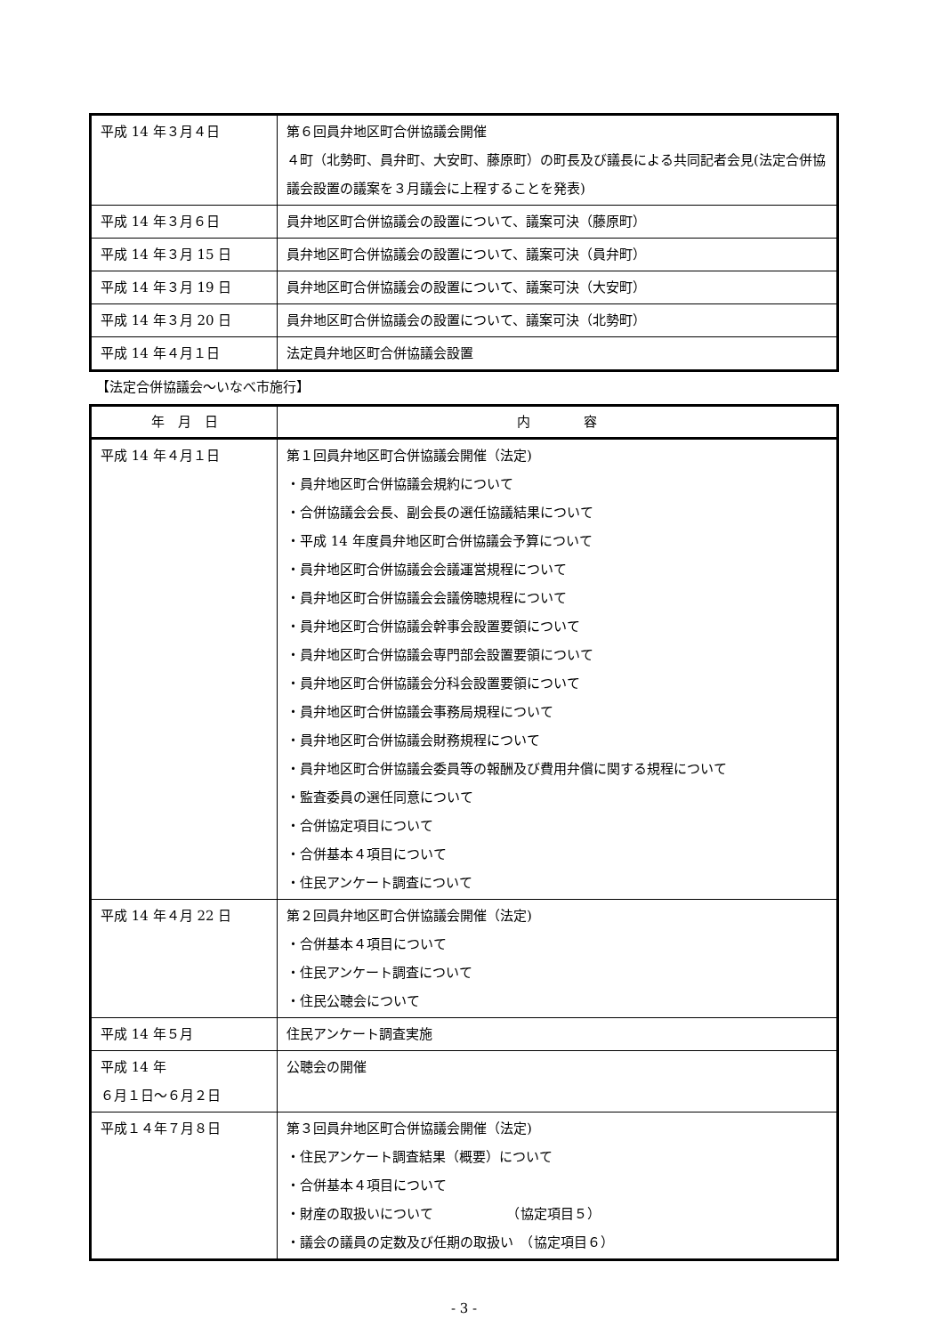| 平成 14 年３月４日 | 第６回員弁地区町合併協議会開催 ４町（北勢町、員弁町、大安町、藤原町）の町長及び議長による共同記者会見(法定合併協議会設置の議案を３月議会に上程することを発表) |
| 平成 14 年３月６日 | 員弁地区町合併協議会の設置について、議案可決（藤原町） |
| 平成 14 年３月 15 日 | 員弁地区町合併協議会の設置について、議案可決（員弁町） |
| 平成 14 年３月 19 日 | 員弁地区町合併協議会の設置について、議案可決（大安町） |
| 平成 14 年３月 20 日 | 員弁地区町合併協議会の設置について、議案可決（北勢町） |
| 平成 14 年４月１日 | 法定員弁地区町合併協議会設置 |
【法定合併協議会～いなべ市施行】
| 年 月 日 | 内 容 |
| --- | --- |
| 平成 14 年４月１日 | 第１回員弁地区町合併協議会開催（法定) ・員弁地区町合併協議会規約について ・合併協議会会長、副会長の選任協議結果について ・平成 14 年度員弁地区町合併協議会予算について ・員弁地区町合併協議会会議運営規程について ・員弁地区町合併協議会会議傍聴規程について ・員弁地区町合併協議会幹事会設置要領について ・員弁地区町合併協議会専門部会設置要領について ・員弁地区町合併協議会分科会設置要領について ・員弁地区町合併協議会事務局規程について ・員弁地区町合併協議会財務規程について ・員弁地区町合併協議会委員等の報酬及び費用弁償に関する規程について ・監査委員の選任同意について ・合併協定項目について ・合併基本４項目について ・住民アンケート調査について |
| 平成 14 年４月 22 日 | 第２回員弁地区町合併協議会開催（法定) ・合併基本４項目について ・住民アンケート調査について ・住民公聴会について |
| 平成 14 年５月 | 住民アンケート調査実施 |
| 平成 14 年 ６月１日～６月２日 | 公聴会の開催 |
| 平成１４年７月８日 | 第３回員弁地区町合併協議会開催（法定) ・住民アンケート調査結果（概要）について ・合併基本４項目について ・財産の取扱いについて （協定項目５） ・議会の議員の定数及び任期の取扱い （協定項目６） |
- 3 -